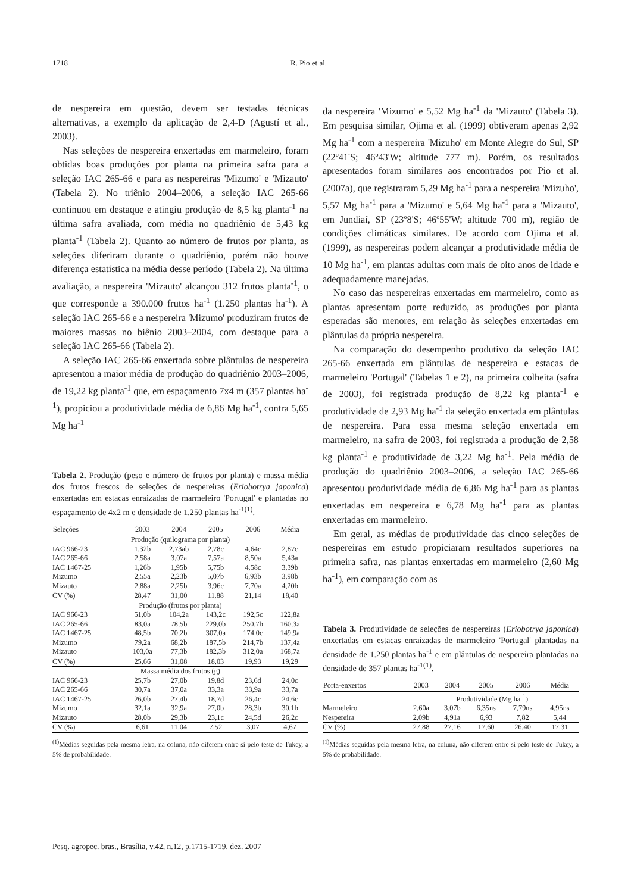1718 R. Pio et al.
de nespereira em questão, devem ser testadas técnicas alternativas, a exemplo da aplicação de 2,4-D (Agustí et al., 2003).
Nas seleções de nespereira enxertadas em marmeleiro, foram obtidas boas produções por planta na primeira safra para a seleção IAC 265-66 e para as nespereiras 'Mizumo' e 'Mizauto' (Tabela 2). No triênio 2004–2006, a seleção IAC 265-66 continuou em destaque e atingiu produção de 8,5 kg planta<sup>-1</sup> na última safra avaliada, com média no quadriênio de 5,43 kg planta<sup>-1</sup> (Tabela 2). Quanto ao número de frutos por planta, as seleções diferiram durante o quadriênio, porém não houve diferença estatística na média desse período (Tabela 2). Na última avaliação, a nespereira 'Mizauto' alcançou 312 frutos planta<sup>-1</sup>, o que corresponde a 390.000 frutos ha<sup>-1</sup> (1.250 plantas ha<sup>-1</sup>). A seleção IAC 265-66 e a nespereira 'Mizumo' produziram frutos de maiores massas no biênio 2003–2004, com destaque para a seleção IAC 265-66 (Tabela 2).
A seleção IAC 265-66 enxertada sobre plântulas de nespereira apresentou a maior média de produção do quadriênio 2003–2006, de 19,22 kg planta<sup>-1</sup> que, em espaçamento 7x4 m (357 plantas ha<sup>-1</sup>), propiciou a produtividade média de 6,86 Mg ha<sup>-1</sup>, contra 5,65 Mg ha<sup>-1</sup>
Tabela 2. Produção (peso e número de frutos por planta) e massa média dos frutos frescos de seleções de nespereiras (Eriobotrya japonica) enxertadas em estacas enraizadas de marmeleiro 'Portugal' e plantadas no espaçamento de 4x2 m e densidade de 1.250 plantas ha<sup>-1(1)</sup>.
| Seleções | 2003 | 2004 | 2005 | 2006 | Média |
| --- | --- | --- | --- | --- | --- |
| Produção (quilograma por planta) | | | | | |
| IAC 966-23 | 1,32b | 2,73ab | 2,78c | 4,64c | 2,87c |
| IAC 265-66 | 2,58a | 3,07a | 7,57a | 8,50a | 5,43a |
| IAC 1467-25 | 1,26b | 1,95b | 5,75b | 4,58c | 3,39b |
| Mizumo | 2,55a | 2,23b | 5,07b | 6,93b | 3,98b |
| Mizauto | 2,88a | 2,25b | 3,96c | 7,70a | 4,20b |
| CV (%) | 28,47 | 31,00 | 11,88 | 21,14 | 18,40 |
| Produção (frutos por planta) | | | | | |
| IAC 966-23 | 51,0b | 104,2a | 143,2c | 192,5c | 122,8a |
| IAC 265-66 | 83,0a | 78,5b | 229,0b | 250,7b | 160,3a |
| IAC 1467-25 | 48,5b | 70,2b | 307,0a | 174,0c | 149,9a |
| Mizumo | 79,2a | 68,2b | 187,5b | 214,7b | 137,4a |
| Mizauto | 103,0a | 77,3b | 182,3b | 312,0a | 168,7a |
| CV (%) | 25,66 | 31,08 | 18,03 | 19,93 | 19,29 |
| Massa média dos frutos (g) | | | | | |
| IAC 966-23 | 25,7b | 27,0b | 19,8d | 23,6d | 24,0c |
| IAC 265-66 | 30,7a | 37,0a | 33,3a | 33,9a | 33,7a |
| IAC 1467-25 | 26,0b | 27,4b | 18,7d | 26,4c | 24,6c |
| Mizumo | 32,1a | 32,9a | 27,0b | 28,3b | 30,1b |
| Mizauto | 28,0b | 29,3b | 23,1c | 24,5d | 26,2c |
| CV (%) | 6,61 | 11,04 | 7,52 | 3,07 | 4,67 |
<sup>(1)</sup> Médias seguidas pela mesma letra, na coluna, não diferem entre si pelo teste de Tukey, a 5% de probabilidade.
da nespereira 'Mizumo' e 5,52 Mg ha<sup>-1</sup> da 'Mizauto' (Tabela 3). Em pesquisa similar, Ojima et al. (1999) obtiveram apenas 2,92 Mg ha<sup>-1</sup> com a nespereira 'Mizuho' em Monte Alegre do Sul, SP (22º41'S; 46º43'W; altitude 777 m). Porém, os resultados apresentados foram similares aos encontrados por Pio et al. (2007a), que registraram 5,29 Mg ha<sup>-1</sup> para a nespereira 'Mizuho', 5,57 Mg ha<sup>-1</sup> para a 'Mizumo' e 5,64 Mg ha<sup>-1</sup> para a 'Mizauto', em Jundiaí, SP (23º8'S; 46º55'W; altitude 700 m), região de condições climáticas similares. De acordo com Ojima et al. (1999), as nespereiras podem alcançar a produtividade média de 10 Mg ha<sup>-1</sup>, em plantas adultas com mais de oito anos de idade e adequadamente manejadas.
No caso das nespereiras enxertadas em marmeleiro, como as plantas apresentam porte reduzido, as produções por planta esperadas são menores, em relação às seleções enxertadas em plântulas da própria nespereira.
Na comparação do desempenho produtivo da seleção IAC 265-66 enxertada em plântulas de nespereira e estacas de marmeleiro 'Portugal' (Tabelas 1 e 2), na primeira colheita (safra de 2003), foi registrada produção de 8,22 kg planta<sup>-1</sup> e produtividade de 2,93 Mg ha<sup>-1</sup> da seleção enxertada em plântulas de nespereira. Para essa mesma seleção enxertada em marmeleiro, na safra de 2003, foi registrada a produção de 2,58 kg planta<sup>-1</sup> e produtividade de 3,22 Mg ha<sup>-1</sup>. Pela média de produção do quadriênio 2003–2006, a seleção IAC 265-66 apresentou produtividade média de 6,86 Mg ha<sup>-1</sup> para as plantas enxertadas em nespereira e 6,78 Mg ha<sup>-1</sup> para as plantas enxertadas em marmeleiro.
Em geral, as médias de produtividade das cinco seleções de nespereiras em estudo propiciaram resultados superiores na primeira safra, nas plantas enxertadas em marmeleiro (2,60 Mg ha<sup>-1</sup>), em comparação com as
Tabela 3. Produtividade de seleções de nespereiras (Eriobotrya japonica) enxertadas em estacas enraizadas de marmeleiro 'Portugal' plantadas na densidade de 1.250 plantas ha<sup>-1</sup> e em plântulas de nespereira plantadas na densidade de 357 plantas ha<sup>-1(1)</sup>.
| Porta-enxertos | 2003 | 2004 | 2005 | 2006 | Média |
| --- | --- | --- | --- | --- | --- |
| | Produtividade (Mg ha<sup>-1</sup>) | | | | |
| Marmeleiro | 2,60a | 3,07b | 6,35ns | 7,79ns | 4,95ns |
| Nespereira | 2,09b | 4,91a | 6,93 | 7,82 | 5,44 |
| CV (%) | 27,88 | 27,16 | 17,60 | 26,40 | 17,31 |
<sup>(1)</sup> Médias seguidas pela mesma letra, na coluna, não diferem entre si pelo teste de Tukey, a 5% de probabilidade.
Pesq. agropec. bras., Brasília, v.42, n.12, p.1715-1719, dez. 2007